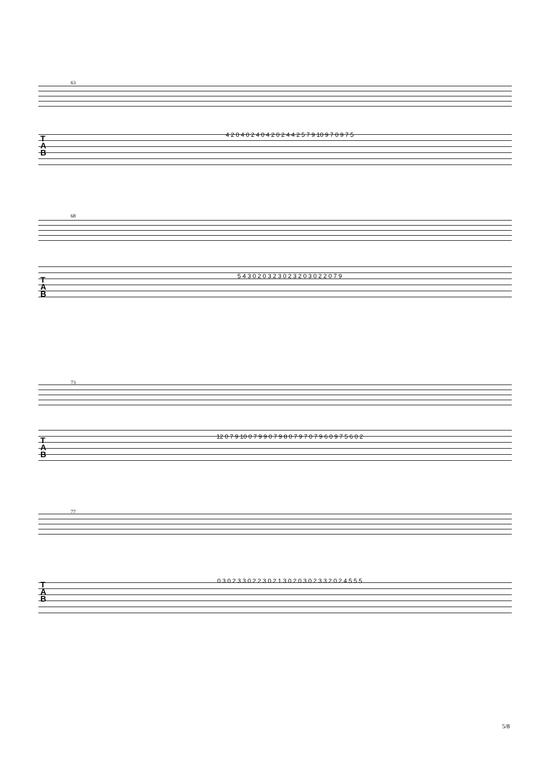63
T
A
B
4 2 0 4 0 2 4 0 4 2 0 2 4 4 2 5 7 9 10 9 7 0 9 7 5
68
T
A
B
5 4 3 0 2 0 3 2 3 0 2 3 2 0 3 0 2 2 0 7 9
73
T
A
B
12 0 7 9 10 0 7 9 9 0 7 9 8 0 7 9 7 0 7 9 6 0 9 7 5 6 0 2
77
T
A
B
0 3 0 2 3 3 0 2 2 3 0 2 1 3 0 2 0 3 0 2 3 3 2 0 2 4 5 5 5
5/8